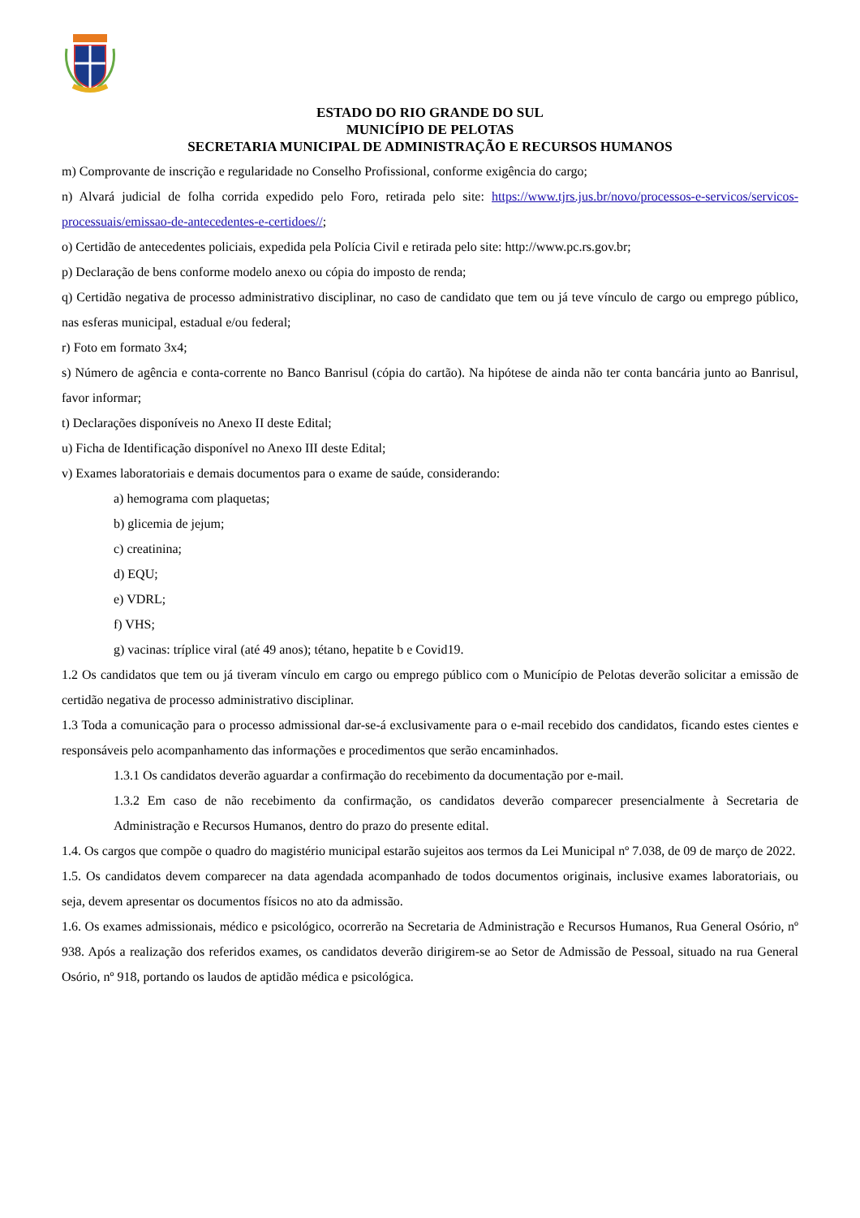ESTADO DO RIO GRANDE DO SUL
MUNICÍPIO DE PELOTAS
SECRETARIA MUNICIPAL DE ADMINISTRAÇÃO E RECURSOS HUMANOS
m) Comprovante de inscrição e regularidade no Conselho Profissional, conforme exigência do cargo;
n) Alvará judicial de folha corrida expedido pelo Foro, retirada pelo site: https://www.tjrs.jus.br/novo/processos-e-servicos/servicos-processuais/emissao-de-antecedentes-e-certidoes//;
o) Certidão de antecedentes policiais, expedida pela Polícia Civil e retirada pelo site: http://www.pc.rs.gov.br;
p) Declaração de bens conforme modelo anexo ou cópia do imposto de renda;
q) Certidão negativa de processo administrativo disciplinar, no caso de candidato que tem ou já teve vínculo de cargo ou emprego público, nas esferas municipal, estadual e/ou federal;
r) Foto em formato 3x4;
s) Número de agência e conta-corrente no Banco Banrisul (cópia do cartão). Na hipótese de ainda não ter conta bancária junto ao Banrisul, favor informar;
t) Declarações disponíveis no Anexo II deste Edital;
u) Ficha de Identificação disponível no Anexo III deste Edital;
v) Exames laboratoriais e demais documentos para o exame de saúde, considerando:
a) hemograma com plaquetas;
b) glicemia de jejum;
c) creatinina;
d) EQU;
e) VDRL;
f) VHS;
g) vacinas: tríplice viral (até 49 anos); tétano, hepatite b e Covid19.
1.2 Os candidatos que tem ou já tiveram vínculo em cargo ou emprego público com o Município de Pelotas deverão solicitar a emissão de certidão negativa de processo administrativo disciplinar.
1.3 Toda a comunicação para o processo admissional dar-se-á exclusivamente para o e-mail recebido dos candidatos, ficando estes cientes e responsáveis pelo acompanhamento das informações e procedimentos que serão encaminhados.
1.3.1 Os candidatos deverão aguardar a confirmação do recebimento da documentação por e-mail.
1.3.2 Em caso de não recebimento da confirmação, os candidatos deverão comparecer presencialmente à Secretaria de Administração e Recursos Humanos, dentro do prazo do presente edital.
1.4. Os cargos que compõe o quadro do magistério municipal estarão sujeitos aos termos da Lei Municipal nº 7.038, de 09 de março de 2022.
1.5. Os candidatos devem comparecer na data agendada acompanhado de todos documentos originais, inclusive exames laboratoriais, ou seja, devem apresentar os documentos físicos no ato da admissão.
1.6. Os exames admissionais, médico e psicológico, ocorrerão na Secretaria de Administração e Recursos Humanos, Rua General Osório, nº 938. Após a realização dos referidos exames, os candidatos deverão dirigirem-se ao Setor de Admissão de Pessoal, situado na rua General Osório, nº 918, portando os laudos de aptidão médica e psicológica.